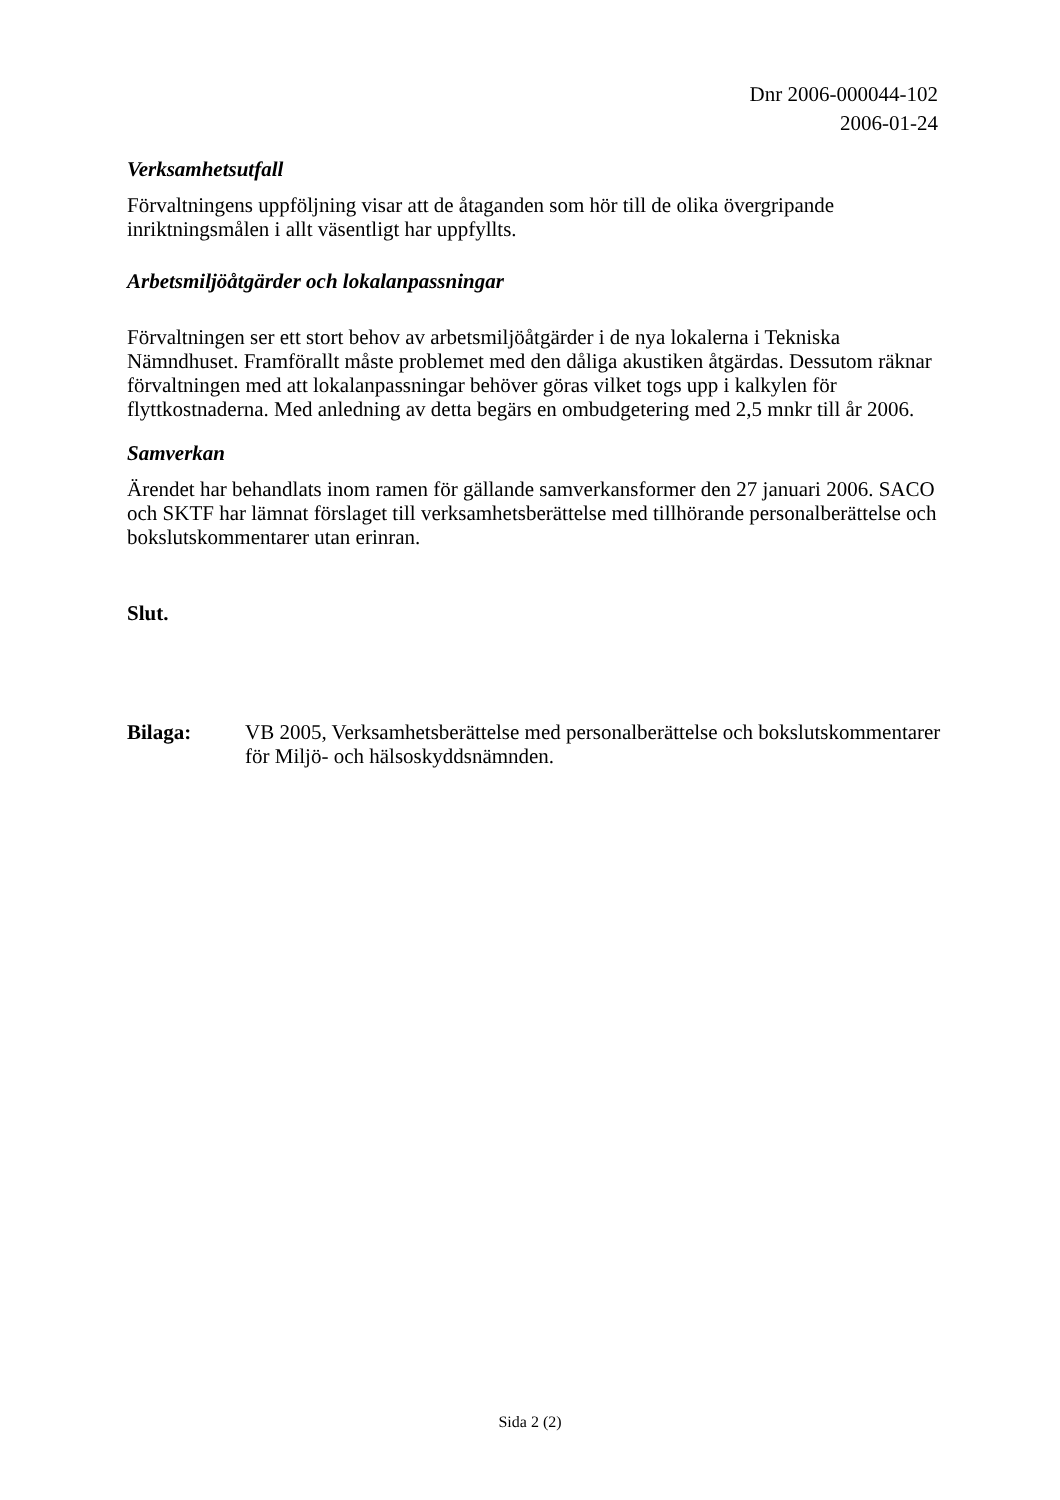Dnr 2006-000044-102
2006-01-24
Verksamhetsutfall
Förvaltningens uppföljning visar att de åtaganden som hör till de olika övergripande inriktningsmålen i allt väsentligt har uppfyllts.
Arbetsmiljöåtgärder och lokalanpassningar
Förvaltningen ser ett stort behov av arbetsmiljöåtgärder i de nya lokalerna i Tekniska Nämndhuset. Framförallt måste problemet med den dåliga akustiken åtgärdas. Dessutom räknar förvaltningen med att lokalanpassningar behöver göras vilket togs upp i kalkylen för flyttkostnaderna. Med anledning av detta begärs en ombudgetering med 2,5 mnkr till år 2006.
Samverkan
Ärendet har behandlats inom ramen för gällande samverkansformer den 27 januari 2006. SACO och SKTF har lämnat förslaget till verksamhetsberättelse med tillhörande personalberättelse och bokslutskommentarer utan erinran.
Slut.
Bilaga: VB 2005, Verksamhetsberättelse med personalberättelse och bokslutskommentarer för Miljö- och hälsoskyddsnämnden.
Sida 2 (2)